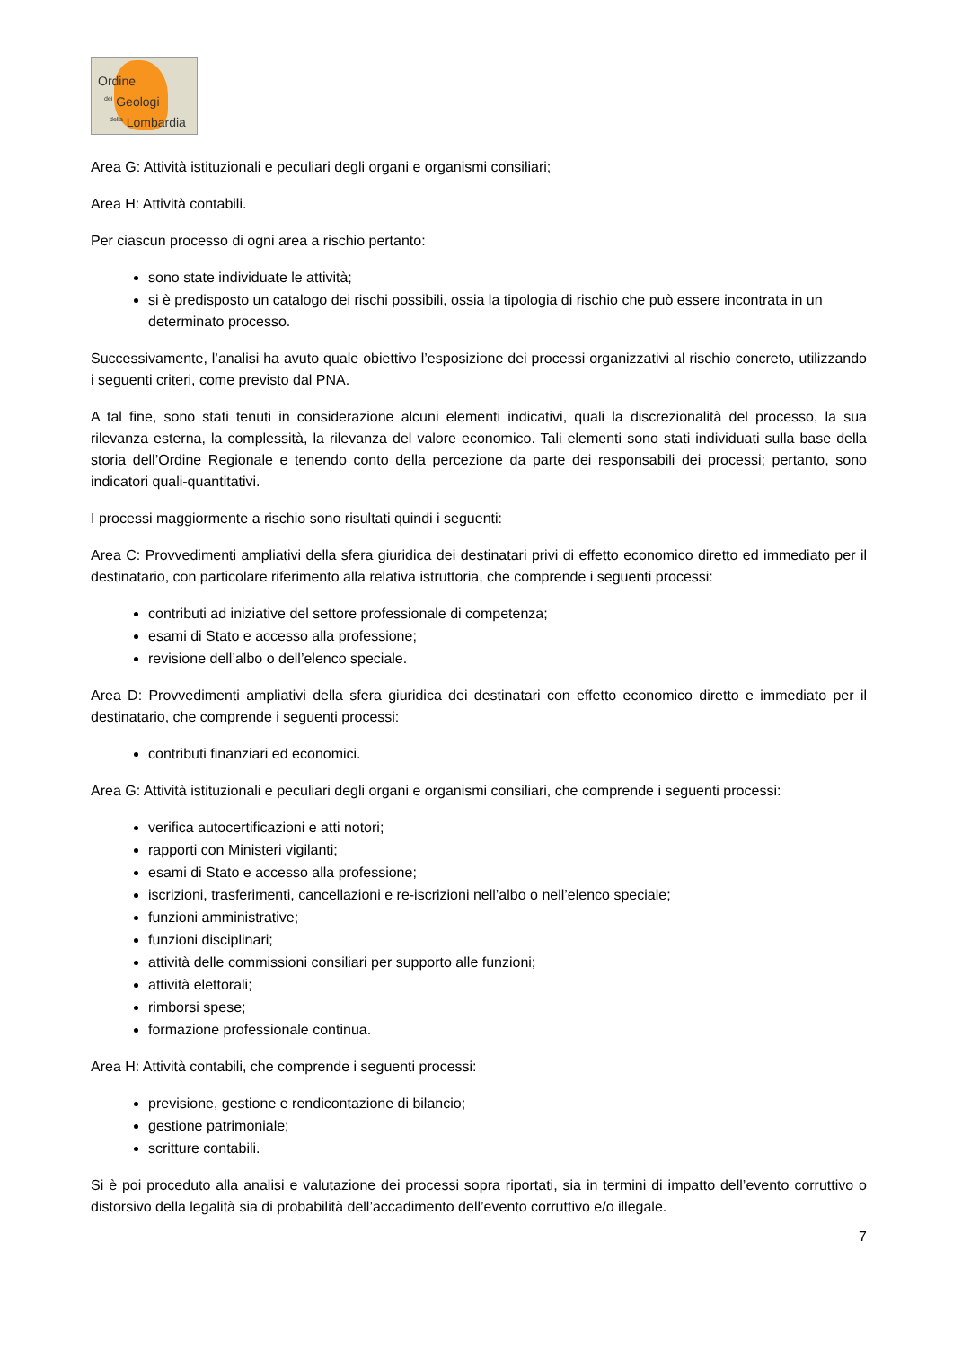Ordine
<sup>dei</sup> Geologi
<sup>della</sup> Lombardia
Area G: Attività istituzionali e peculiari degli organi e organismi consiliari;
Area H: Attività contabili.
Per ciascun processo di ogni area a rischio pertanto:
sono state individuate le attività;
si è predisposto un catalogo dei rischi possibili, ossia la tipologia di rischio che può essere incontrata in un determinato processo.
Successivamente, l’analisi ha avuto quale obiettivo l’esposizione dei processi organizzativi al rischio concreto, utilizzando i seguenti criteri, come previsto dal PNA.
A tal fine, sono stati tenuti in considerazione alcuni elementi indicativi, quali la discrezionalità del processo, la sua rilevanza esterna, la complessità, la rilevanza del valore economico. Tali elementi sono stati individuati sulla base della storia dell’Ordine Regionale e tenendo conto della percezione da parte dei responsabili dei processi; pertanto, sono indicatori quali-quantitativi.
I processi maggiormente a rischio sono risultati quindi i seguenti:
Area C: Provvedimenti ampliativi della sfera giuridica dei destinatari privi di effetto economico diretto ed immediato per il destinatario, con particolare riferimento alla relativa istruttoria, che comprende i seguenti processi:
contributi ad iniziative del settore professionale di competenza;
esami di Stato e accesso alla professione;
revisione dell’albo o dell’elenco speciale.
Area D: Provvedimenti ampliativi della sfera giuridica dei destinatari con effetto economico diretto e immediato per il destinatario, che comprende i seguenti processi:
contributi finanziari ed economici.
Area G: Attività istituzionali e peculiari degli organi e organismi consiliari, che comprende i seguenti processi:
verifica autocertificazioni e atti notori;
rapporti con Ministeri vigilanti;
esami di Stato e accesso alla professione;
iscrizioni, trasferimenti, cancellazioni e re-iscrizioni nell’albo o nell’elenco speciale;
funzioni amministrative;
funzioni disciplinari;
attività delle commissioni consiliari per supporto alle funzioni;
attività elettorali;
rimborsi spese;
formazione professionale continua.
Area H: Attività contabili, che comprende i seguenti processi:
previsione, gestione e rendicontazione di bilancio;
gestione patrimoniale;
scritture contabili.
Si è poi proceduto alla analisi e valutazione dei processi sopra riportati, sia in termini di impatto dell’evento corruttivo o distorsivo della legalità sia di probabilità dell’accadimento dell’evento corruttivo e/o illegale.
7